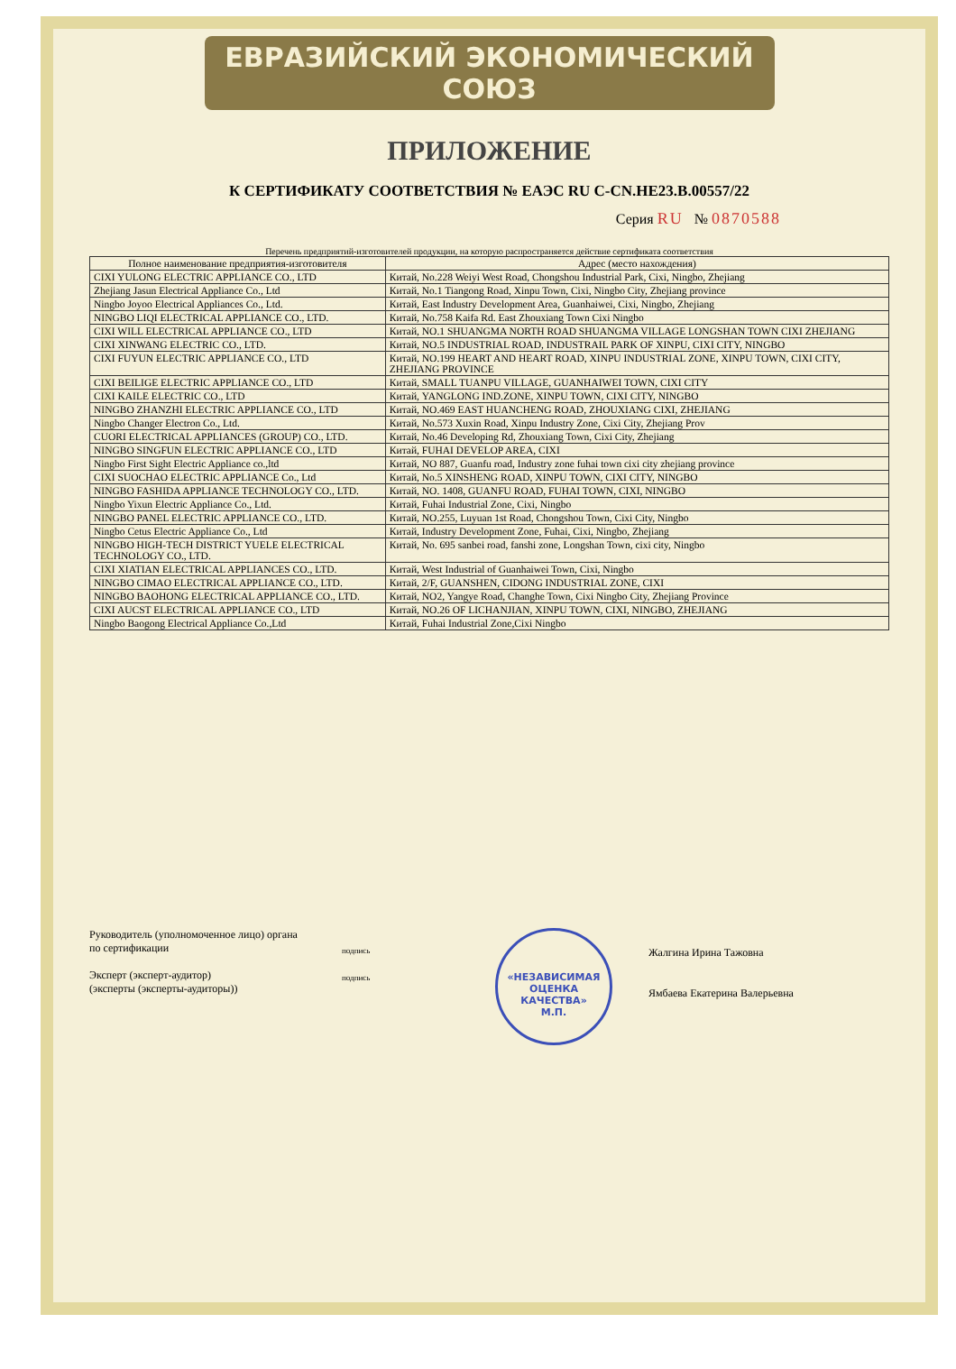ЕВРАЗИЙСКИЙ ЭКОНОМИЧЕСКИЙ СОЮЗ
ПРИЛОЖЕНИЕ
К СЕРТИФИКАТУ СООТВЕТСТВИЯ № ЕАЭС RU C-CN.НЕ23.В.00557/22
Серия RU № 0870588
Перечень предприятий-изготовителей продукции, на которую распространяется действие сертификата соответствия
| Полное наименование предприятия-изготовителя | Адрес (место нахождения) |
| --- | --- |
| CIXI YULONG ELECTRIC APPLIANCE CO., LTD | Китай, No.228 Weiyi West Road, Chongshou Industrial Park, Cixi, Ningbo, Zhejiang |
| Zhejiang Jasun Electrical Appliance Co., Ltd | Китай, No.1 Tiangong Road, Xinpu Town, Cixi, Ningbo City, Zhejiang province |
| Ningbo Joyoo Electrical Appliances Co., Ltd. | Китай, East Industry Development Area, Guanhaiwei, Cixi, Ningbo, Zhejiang |
| NINGBO LIQI ELECTRICAL APPLIANCE CO., LTD. | Китай, No.758 Kaifa Rd. East Zhouxiang Town Cixi Ningbo |
| CIXI WILL ELECTRICAL APPLIANCE CO., LTD | Китай, NO.1 SHUANGMA NORTH ROAD SHUANGMA VILLAGE LONGSHAN TOWN CIXI ZHEJIANG |
| CIXI XINWANG ELECTRIC CO., LTD. | Китай, NO.5 INDUSTRIAL ROAD, INDUSTRAIL PARK OF XINPU, CIXI CITY, NINGBO |
| CIXI FUYUN ELECTRIC APPLIANCE CO., LTD | Китай, NO.199 HEART AND HEART ROAD, XINPU INDUSTRIAL ZONE, XINPU TOWN, CIXI CITY, ZHEJIANG PROVINCE |
| CIXI BEILIGE ELECTRIC APPLIANCE CO., LTD | Китай, SMALL TUANPU VILLAGE, GUANHAIWEI TOWN, CIXI CITY |
| CIXI KAILE ELECTRIC CO., LTD | Китай, YANGLONG IND.ZONE, XINPU TOWN, CIXI CITY, NINGBO |
| NINGBO ZHANZHI ELECTRIC APPLIANCE CO., LTD | Китай, NO.469 EAST HUANCHENG ROAD, ZHOUXIANG CIXI, ZHEJIANG |
| Ningbo Changer Electron Co., Ltd. | Китай, No.573 Xuxin Road, Xinpu Industry Zone, Cixi City, Zhejiang Prov |
| CUORI ELECTRICAL APPLIANCES (GROUP) CO., LTD. | Китай, No.46 Developing Rd, Zhouxiang Town, Cixi City, Zhejiang |
| NINGBO SINGFUN ELECTRIC APPLIANCE CO., LTD | Китай, FUHAI DEVELOP AREA, CIXI |
| Ningbo First Sight Electric Appliance co.,ltd | Китай, NO 887, Guanfu road, Industry zone fuhai town cixi city zhejiang province |
| CIXI SUOCHAO ELECTRIC APPLIANCE Co., Ltd | Китай, No.5 XINSHENG ROAD, XINPU TOWN, CIXI CITY, NINGBO |
| NINGBO FASHIDA APPLIANCE TECHNOLOGY CO., LTD. | Китай, NO. 1408, GUANFU ROAD, FUHAI TOWN, CIXI, NINGBO |
| Ningbo Yixun Electric Appliance Co., Ltd. | Китай, Fuhai Industrial Zone, Cixi, Ningbo |
| NINGBO PANEL ELECTRIC APPLIANCE CO., LTD. | Китай, NO.255, Luyuan 1st Road, Chongshou Town, Cixi City, Ningbo |
| Ningbo Cetus Electric Appliance Co., Ltd | Китай, Industry Development Zone, Fuhai, Cixi, Ningbo, Zhejiang |
| NINGBO HIGH-TECH DISTRICT YUELE ELECTRICAL TECHNOLOGY CO., LTD. | Китай, No. 695 sanbei road, fanshi zone, Longshan Town, cixi city, Ningbo |
| CIXI XIATIAN ELECTRICAL APPLIANCES CO., LTD. | Китай, West Industrial of Guanhaiwei Town, Cixi, Ningbo |
| NINGBO CIMAO ELECTRICAL APPLIANCE CO., LTD. | Китай, 2/F, GUANSHEN, CIDONG INDUSTRIAL ZONE, CIXI |
| NINGBO BAOHONG ELECTRICAL APPLIANCE CO., LTD. | Китай, NO2, Yangye Road, Changhe Town, Cixi Ningbo City, Zhejiang Province |
| CIXI AUCST ELECTRICAL APPLIANCE CO., LTD | Китай, NO.26 OF LICHANJIAN, XINPU TOWN, CIXI, NINGBO, ZHEJIANG |
| Ningbo Baogong Electrical Appliance Co.,Ltd | Китай, Fuhai Industrial Zone,Cixi Ningbo |
Руководитель (уполномоченное лицо) органа по сертификации
Эксперт (эксперт-аудитор)
(эксперты (эксперты-аудиторы))
подпись
подпись
«НЕЗАВИСИМАЯ ОЦЕНКА КАЧЕСТВА»
М.П.
Жалгина Ирина Тажовна
Ямбаева Екатерина Валерьевна